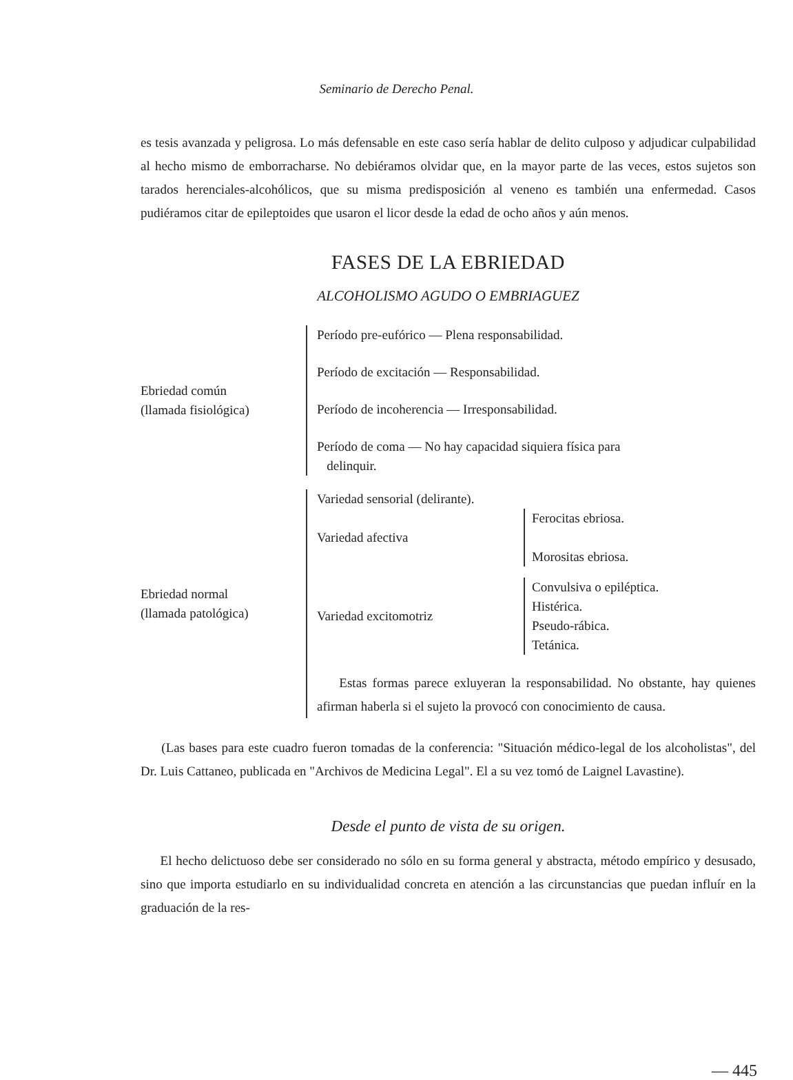Seminario de Derecho Penal.
es tesis avanzada y peligrosa. Lo más defensable en este caso sería hablar de delito culposo y adjudicar culpabilidad al hecho mismo de emborracharse. No debiéramos olvidar que, en la mayor parte de las veces, estos sujetos son tarados herenciales-alcohólicos, que su misma predisposición al veneno es también una enfermedad. Casos pudiéramos citar de epileptoides que usaron el licor desde la edad de ocho años y aún menos.
FASES DE LA EBRIEDAD
ALCOHOLISMO AGUDO O EMBRIAGUEZ
Ebriedad común
(llamada fisiológica)
Período pre-eufórico — Plena responsabilidad.
Período de excitación — Responsabilidad.
Período de incoherencia — Irresponsabilidad.
Período de coma — No hay capacidad siquiera física para
delinquir.
Ebriedad normal
(llamada patológica)
Variedad sensorial (delirante).
Variedad afectiva
Ferocitas ebriosa.
Morositas ebriosa.
Variedad excitomotriz
Convulsiva o epiléptica.
Histérica.
Pseudo-rábica.
Tetánica.
Estas formas parece exluyeran la responsabilidad. No obstante, hay quienes afirman haberla si el sujeto la provocó con conocimiento de causa.
(Las bases para este cuadro fueron tomadas de la conferencia: "Situación médico-legal de los alcoholistas", del Dr. Luis Cattaneo, publicada en "Archivos de Medicina Legal". El a su vez tomó de Laignel Lavastine).
Desde el punto de vista de su origen.
El hecho delictuoso debe ser considerado no sólo en su forma general y abstracta, método empírico y desusado, sino que importa estudiarlo en su individualidad concreta en atención a las circunstancias que puedan influír en la graduación de la res-
— 445